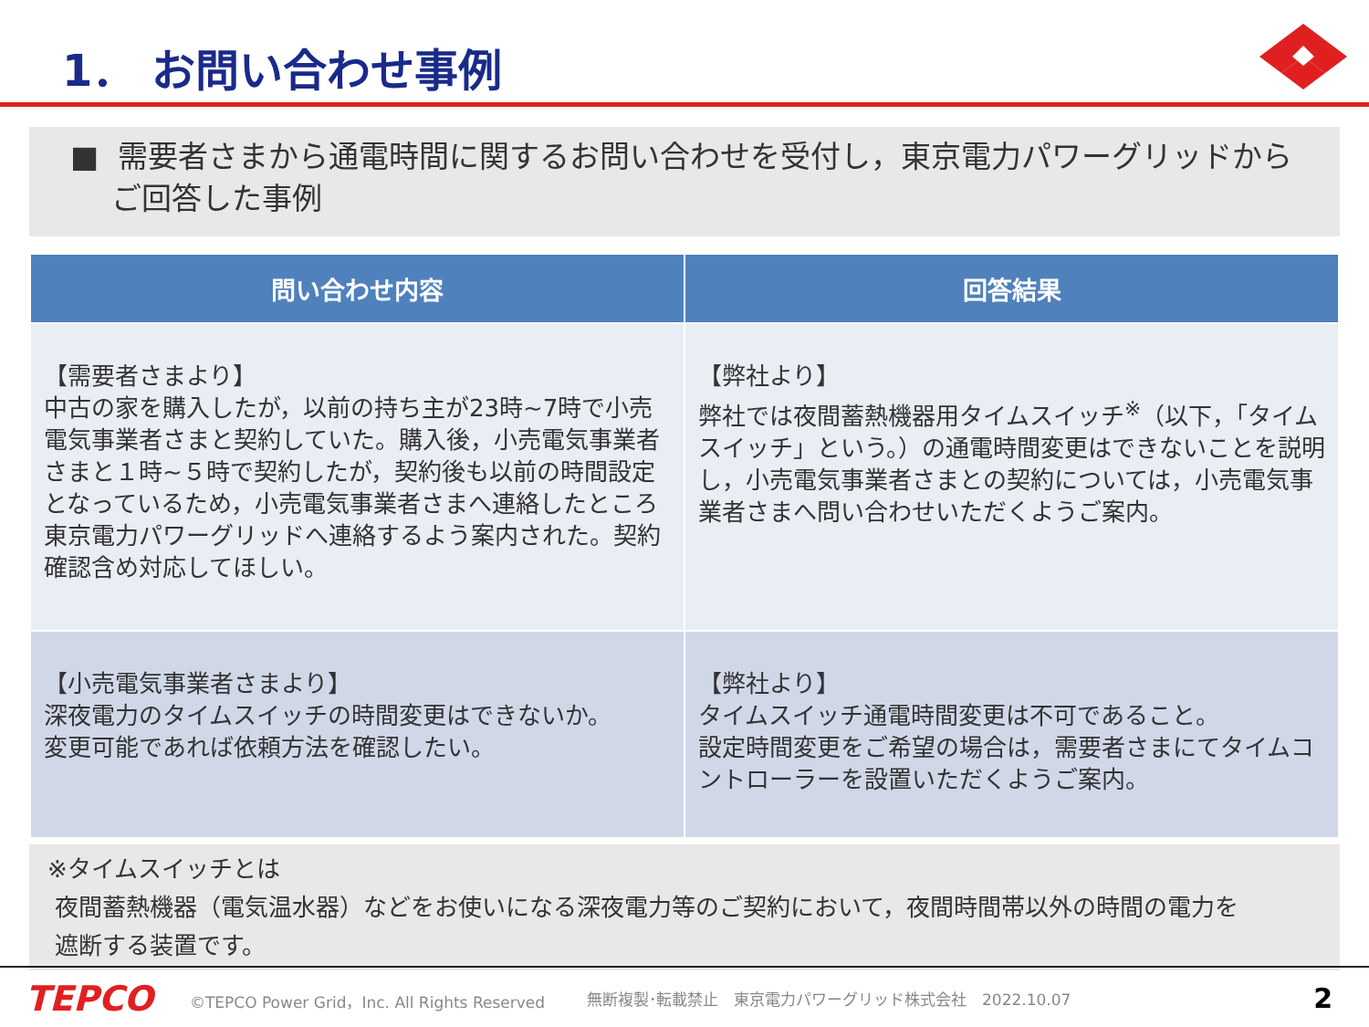1． お問い合わせ事例
■ 需要者さまから通電時間に関するお問い合わせを受付し，東京電力パワーグリッドからご回答した事例
| 問い合わせ内容 | 回答結果 |
| --- | --- |
| 【需要者さまより】 中古の家を購入したが，以前の持ち主が23時~7時で小売電気事業者さまと契約していた。購入後，小売電気事業者さまと１時~５時で契約したが，契約後も以前の時間設定となっているため，小売電気事業者さまへ連絡したところ東京電力パワーグリッドへ連絡するよう案内された。契約確認含め対応してほしい。 | 【弊社より】 弊社では夜間蓄熱機器用タイムスイッチ<sup>※</sup>（以下，「タイムスイッチ」という。）の通電時間変更はできないことを説明し，小売電気事業者さまとの契約については，小売電気事業者さまへ問い合わせいただくようご案内。 |
| 【小売電気事業者さまより】 深夜電力のタイムスイッチの時間変更はできないか。 変更可能であれば依頼方法を確認したい。 | 【弊社より】 タイムスイッチ通電時間変更は不可であること。 設定時間変更をご希望の場合は，需要者さまにてタイムコントローラーを設置いただくようご案内。 |
※タイムスイッチとは
夜間蓄熱機器（電気温水器）などをお使いになる深夜電力等のご契約において，夜間時間帯以外の時間の電力を
遮断する装置です。
TEPCO ©TEPCO Power Grid，Inc. All Rights Reserved 無断複製･転載禁止　東京電力パワーグリッド株式会社　2022.10.07 2